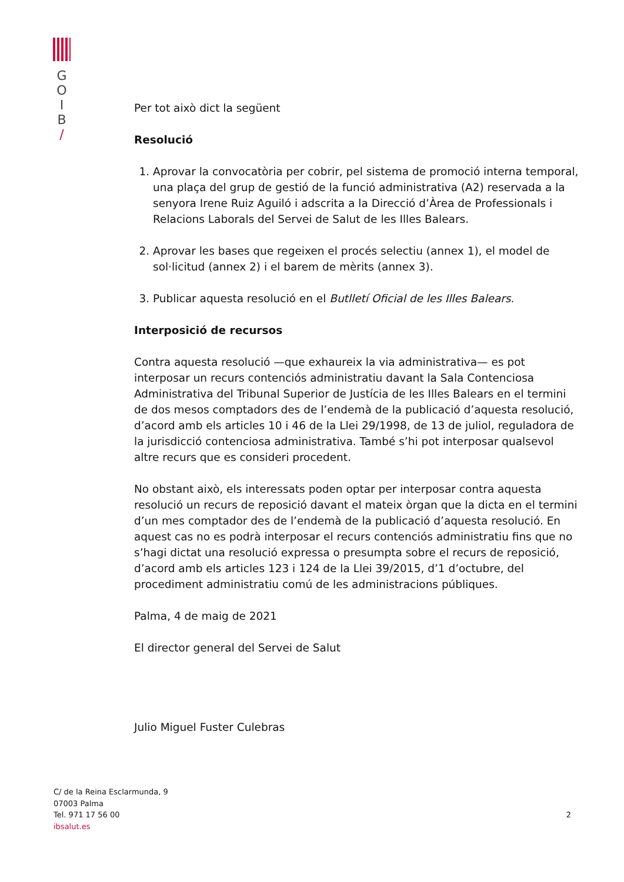G
O
I
B
/
Per tot això dict la següent
Resolució
1. Aprovar la convocatòria per cobrir, pel sistema de promoció interna temporal, una plaça del grup de gestió de la funció administrativa (A2) reservada a la senyora Irene Ruiz Aguiló i adscrita a la Direcció d’Àrea de Professionals i Relacions Laborals del Servei de Salut de les Illes Balears.
2. Aprovar les bases que regeixen el procés selectiu (annex 1), el model de sol·licitud (annex 2) i el barem de mèrits (annex 3).
3. Publicar aquesta resolució en el Butlletí Oficial de les Illes Balears.
Interposició de recursos
Contra aquesta resolució —que exhaureix la via administrativa— es pot interposar un recurs contenciós administratiu davant la Sala Contenciosa Administrativa del Tribunal Superior de Justícia de les Illes Balears en el termini de dos mesos comptadors des de l’endemà de la publicació d’aquesta resolució, d’acord amb els articles 10 i 46 de la Llei 29/1998, de 13 de juliol, reguladora de la jurisdicció contenciosa administrativa. També s’hi pot interposar qualsevol altre recurs que es consideri procedent.
No obstant això, els interessats poden optar per interposar contra aquesta resolució un recurs de reposició davant el mateix òrgan que la dicta en el termini d’un mes comptador des de l’endemà de la publicació d’aquesta resolució. En aquest cas no es podrà interposar el recurs contenciós administratiu fins que no s’hagi dictat una resolució expressa o presumpta sobre el recurs de reposició, d’acord amb els articles 123 i 124 de la Llei 39/2015, d’1 d’octubre, del procediment administratiu comú de les administracions públiques.
Palma, 4 de maig de 2021
El director general del Servei de Salut
Julio Miguel Fuster Culebras
C/ de la Reina Esclarmunda, 9
07003 Palma
Tel. 971 17 56 00
ibsalut.es
2